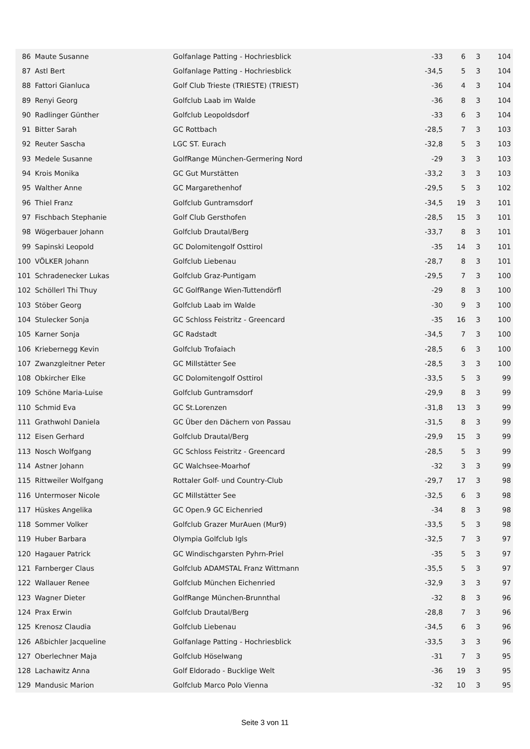| 86 | Maute Susanne | Golfanlage Patting - Hochriesblick | -33 | 6 | 3 | 104 |
| 87 | Astl Bert | Golfanlage Patting - Hochriesblick | -34,5 | 5 | 3 | 104 |
| 88 | Fattori Gianluca | Golf Club Trieste (TRIESTE) (TRIEST) | -36 | 4 | 3 | 104 |
| 89 | Renyi Georg | Golfclub Laab im Walde | -36 | 8 | 3 | 104 |
| 90 | Radlinger Günther | Golfclub Leopoldsdorf | -33 | 6 | 3 | 104 |
| 91 | Bitter Sarah | GC Rottbach | -28,5 | 7 | 3 | 103 |
| 92 | Reuter Sascha | LGC ST. Eurach | -32,8 | 5 | 3 | 103 |
| 93 | Medele Susanne | GolfRange München-Germering Nord | -29 | 3 | 3 | 103 |
| 94 | Krois Monika | GC Gut Murstätten | -33,2 | 3 | 3 | 103 |
| 95 | Walther Anne | GC Margarethenhof | -29,5 | 5 | 3 | 102 |
| 96 | Thiel Franz | Golfclub Guntramsdorf | -34,5 | 19 | 3 | 101 |
| 97 | Fischbach Stephanie | Golf Club Gersthofen | -28,5 | 15 | 3 | 101 |
| 98 | Wögerbauer Johann | Golfclub Drautal/Berg | -33,7 | 8 | 3 | 101 |
| 99 | Sapinski Leopold | GC Dolomitengolf Osttirol | -35 | 14 | 3 | 101 |
| 100 | VÖLKER Johann | Golfclub Liebenau | -28,7 | 8 | 3 | 101 |
| 101 | Schradenecker Lukas | Golfclub Graz-Puntigam | -29,5 | 7 | 3 | 100 |
| 102 | Schöllerl Thi Thuy | GC GolfRange Wien-Tuttendörfl | -29 | 8 | 3 | 100 |
| 103 | Stöber Georg | Golfclub Laab im Walde | -30 | 9 | 3 | 100 |
| 104 | Stulecker Sonja | GC Schloss Feistritz - Greencard | -35 | 16 | 3 | 100 |
| 105 | Karner Sonja | GC Radstadt | -34,5 | 7 | 3 | 100 |
| 106 | Kriebernegg Kevin | Golfclub Trofaiach | -28,5 | 6 | 3 | 100 |
| 107 | Zwanzgleitner Peter | GC Millstätter See | -28,5 | 3 | 3 | 100 |
| 108 | Obkircher Elke | GC Dolomitengolf Osttirol | -33,5 | 5 | 3 | 99 |
| 109 | Schöne Maria-Luise | Golfclub Guntramsdorf | -29,9 | 8 | 3 | 99 |
| 110 | Schmid Eva | GC St.Lorenzen | -31,8 | 13 | 3 | 99 |
| 111 | Grathwohl Daniela | GC Über den Dächern von Passau | -31,5 | 8 | 3 | 99 |
| 112 | Eisen Gerhard | Golfclub Drautal/Berg | -29,9 | 15 | 3 | 99 |
| 113 | Nosch Wolfgang | GC Schloss Feistritz - Greencard | -28,5 | 5 | 3 | 99 |
| 114 | Astner Johann | GC Walchsee-Moarhof | -32 | 3 | 3 | 99 |
| 115 | Rittweiler Wolfgang | Rottaler Golf- und Country-Club | -29,7 | 17 | 3 | 98 |
| 116 | Untermoser Nicole | GC Millstätter See | -32,5 | 6 | 3 | 98 |
| 117 | Hüskes Angelika | GC Open.9 GC Eichenried | -34 | 8 | 3 | 98 |
| 118 | Sommer Volker | Golfclub Grazer MurAuen (Mur9) | -33,5 | 5 | 3 | 98 |
| 119 | Huber Barbara | Olympia Golfclub Igls | -32,5 | 7 | 3 | 97 |
| 120 | Hagauer Patrick | GC Windischgarsten Pyhrn-Priel | -35 | 5 | 3 | 97 |
| 121 | Farnberger Claus | Golfclub ADAMSTAL Franz Wittmann | -35,5 | 5 | 3 | 97 |
| 122 | Wallauer Renee | Golfclub München Eichenried | -32,9 | 3 | 3 | 97 |
| 123 | Wagner Dieter | GolfRange München-Brunnthal | -32 | 8 | 3 | 96 |
| 124 | Prax Erwin | Golfclub Drautal/Berg | -28,8 | 7 | 3 | 96 |
| 125 | Krenosz Claudia | Golfclub Liebenau | -34,5 | 6 | 3 | 96 |
| 126 | Aßbichler Jacqueline | Golfanlage Patting - Hochriesblick | -33,5 | 3 | 3 | 96 |
| 127 | Oberlechner Maja | Golfclub Höselwang | -31 | 7 | 3 | 95 |
| 128 | Lachawitz Anna | Golf Eldorado - Bucklige Welt | -36 | 19 | 3 | 95 |
| 129 | Mandusic Marion | Golfclub Marco Polo Vienna | -32 | 10 | 3 | 95 |
Seite 3 von 11